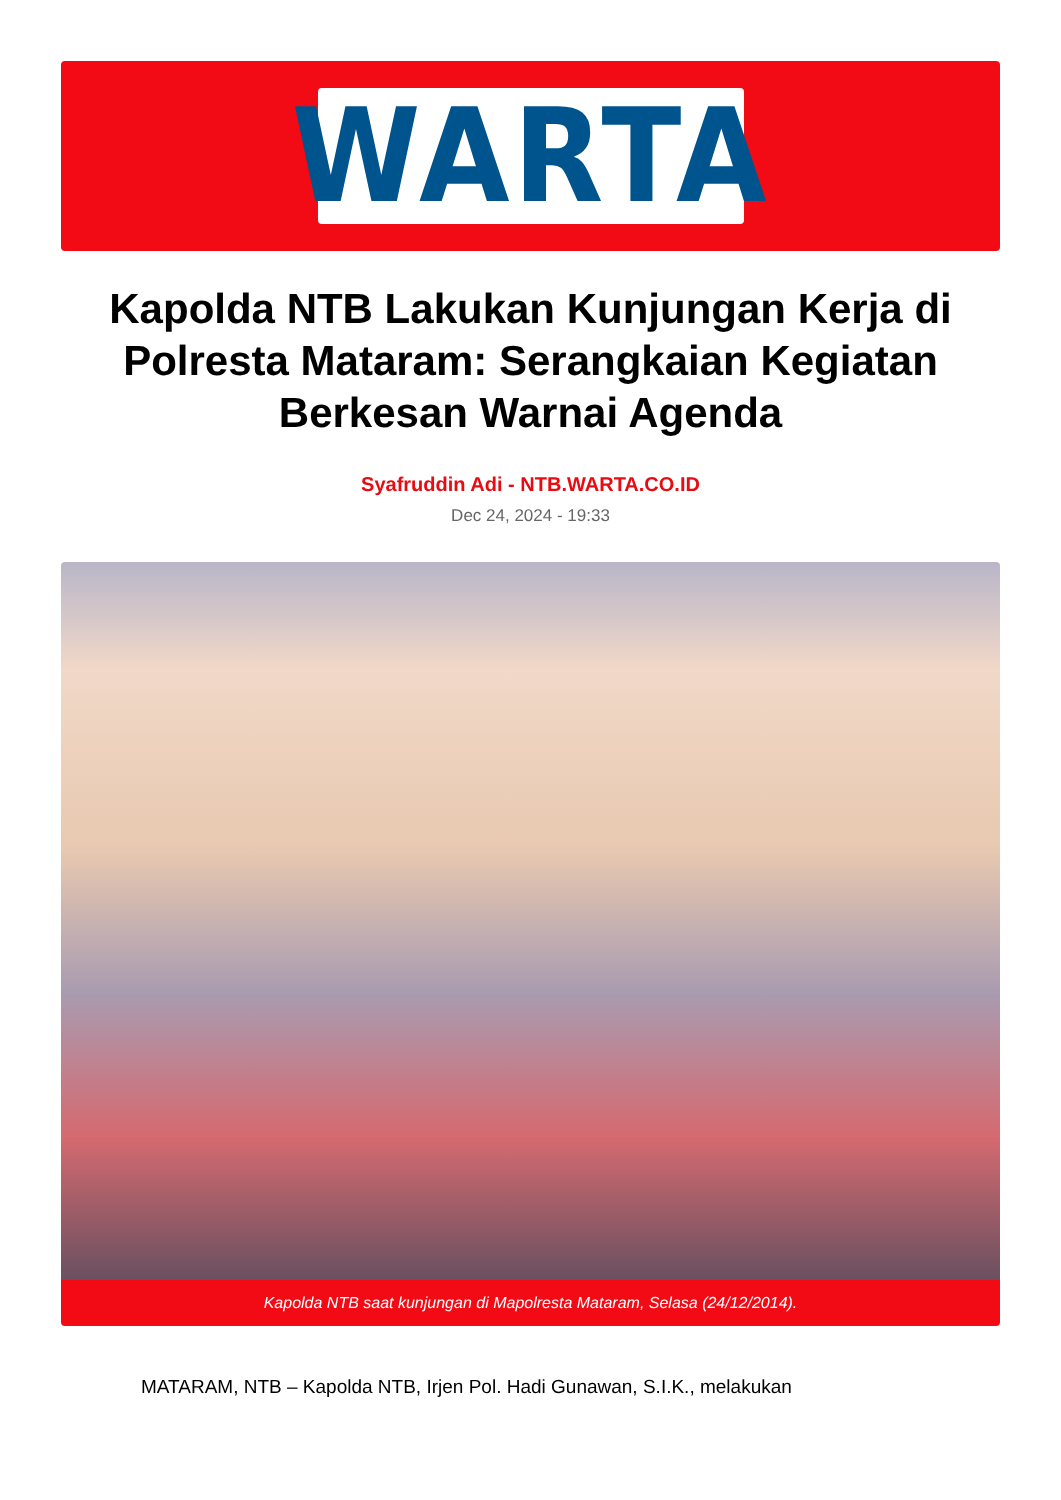WARTA
Kapolda NTB Lakukan Kunjungan Kerja di Polresta Mataram: Serangkaian Kegiatan Berkesan Warnai Agenda
Syafruddin Adi - NTB.WARTA.CO.ID
Dec 24, 2024 - 19:33
Kapolda NTB saat kunjungan di Mapolresta Mataram, Selasa (24/12/2014).
MATARAM, NTB – Kapolda NTB, Irjen Pol. Hadi Gunawan, S.I.K., melakukan